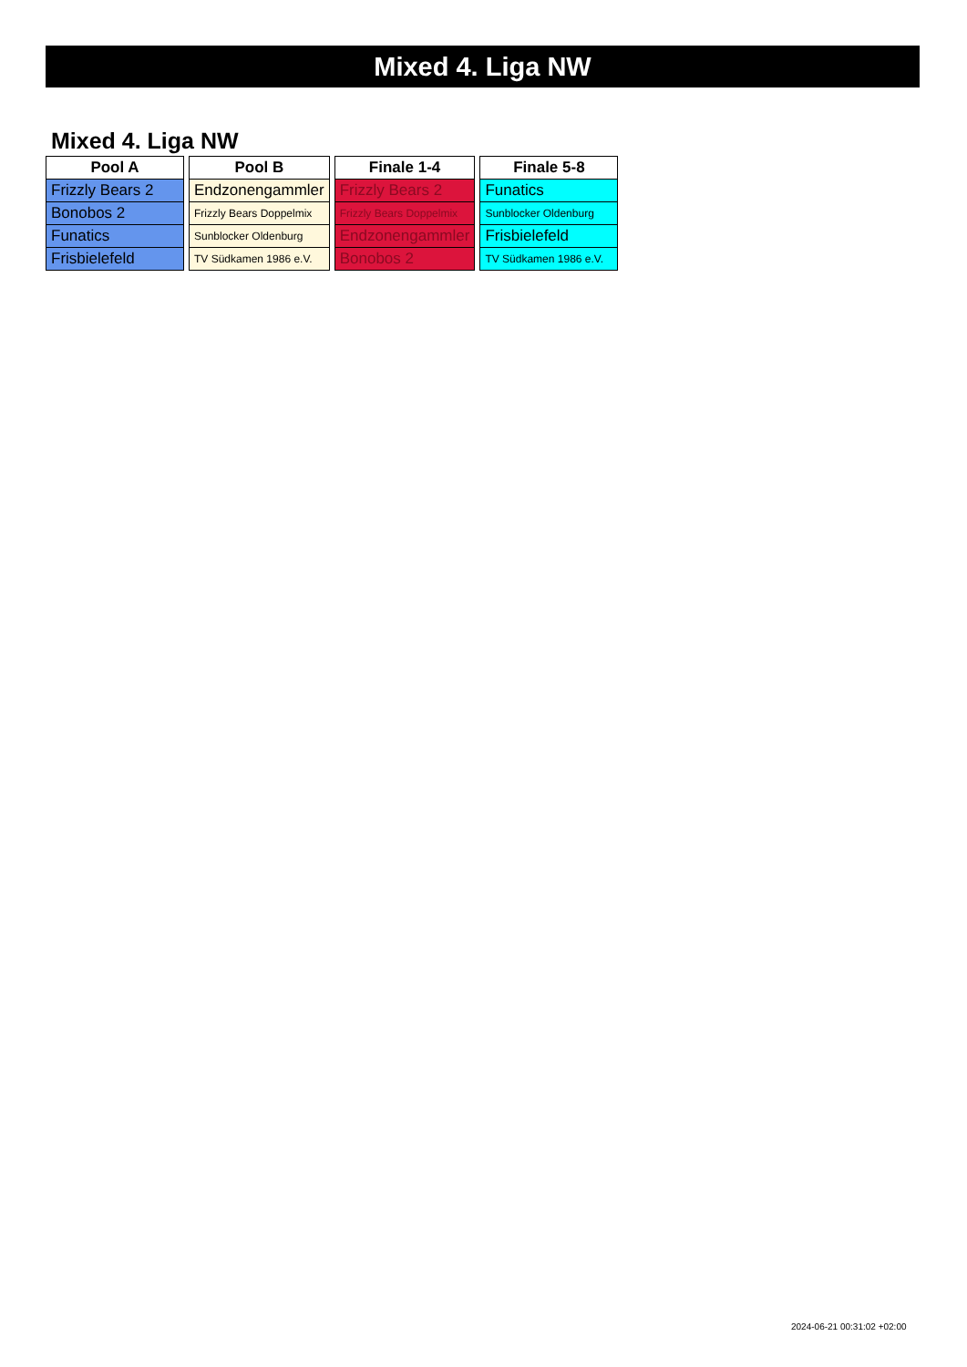Mixed 4. Liga NW
Mixed 4. Liga NW
| Pool A |
| --- |
| Frizzly Bears 2 |
| Bonobos 2 |
| Funatics |
| Frisbielefeld |
| Pool B |
| --- |
| Endzonengammler |
| Frizzly Bears Doppelmix |
| Sunblocker Oldenburg |
| TV Südkamen 1986 e.V. |
| Finale 1-4 |
| --- |
| Frizzly Bears 2 |
| Frizzly Bears Doppelmix |
| Endzonengammler |
| Bonobos 2 |
| Finale 5-8 |
| --- |
| Funatics |
| Sunblocker Oldenburg |
| Frisbielefeld |
| TV Südkamen 1986 e.V. |
2024-06-21 00:31:02 +02:00